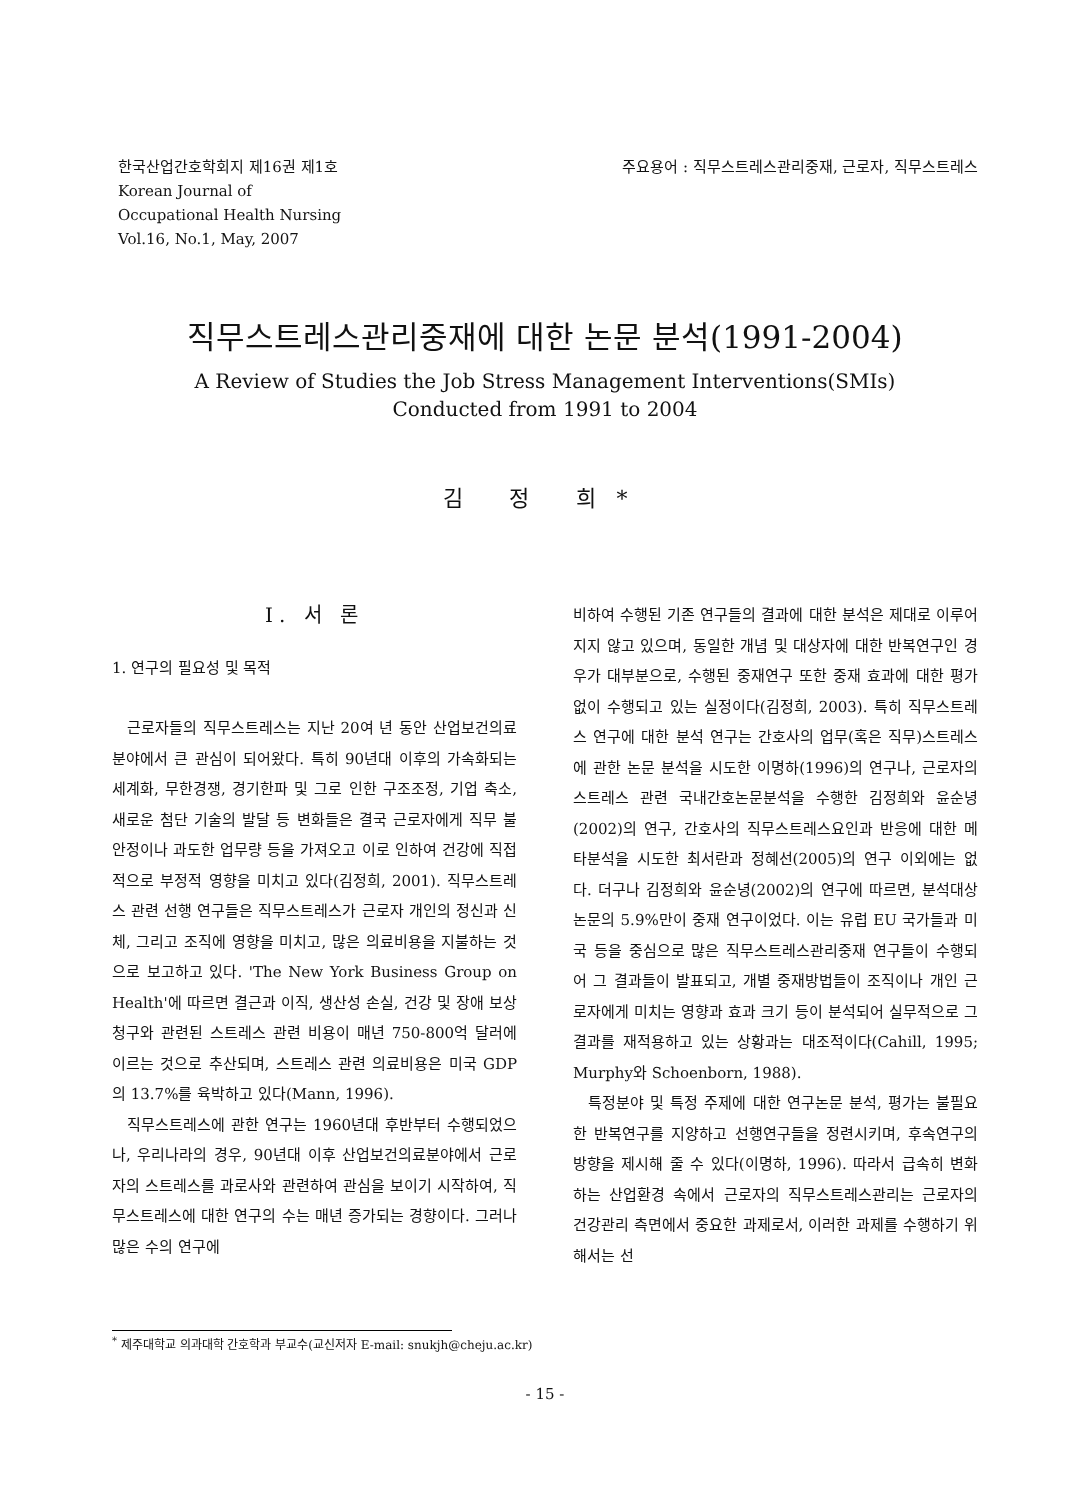한국산업간호학회지 제16권 제1호
Korean Journal of
Occupational Health Nursing
Vol.16, No.1, May, 2007
주요용어 : 직무스트레스관리중재, 근로자, 직무스트레스
직무스트레스관리중재에 대한 논문 분석(1991-2004)
A Review of Studies the Job Stress Management Interventions(SMIs)
Conducted from 1991 to 2004
김 정 희*
Ⅰ. 서 론
1. 연구의 필요성 및 목적
근로자들의 직무스트레스는 지난 20여 년 동안 산업보건의료분야에서 큰 관심이 되어왔다. 특히 90년대 이후의 가속화되는 세계화, 무한경쟁, 경기한파 및 그로 인한 구조조정, 기업 축소, 새로운 첨단 기술의 발달 등 변화들은 결국 근로자에게 직무 불안정이나 과도한 업무량 등을 가져오고 이로 인하여 건강에 직접적으로 부정적 영향을 미치고 있다(김정희, 2001). 직무스트레스 관련 선행 연구들은 직무스트레스가 근로자 개인의 정신과 신체, 그리고 조직에 영향을 미치고, 많은 의료비용을 지불하는 것으로 보고하고 있다. 'The New York Business Group on Health'에 따르면 결근과 이직, 생산성 손실, 건강 및 장애 보상청구와 관련된 스트레스 관련 비용이 매년 750-800억 달러에 이르는 것으로 추산되며, 스트레스 관련 의료비용은 미국 GDP의 13.7%를 육박하고 있다(Mann, 1996).
직무스트레스에 관한 연구는 1960년대 후반부터 수행되었으나, 우리나라의 경우, 90년대 이후 산업보건의료분야에서 근로자의 스트레스를 과로사와 관련하여 관심을 보이기 시작하여, 직무스트레스에 대한 연구의 수는 매년 증가되는 경향이다. 그러나 많은 수의 연구에
비하여 수행된 기존 연구들의 결과에 대한 분석은 제대로 이루어지지 않고 있으며, 동일한 개념 및 대상자에 대한 반복연구인 경우가 대부분으로, 수행된 중재연구 또한 중재 효과에 대한 평가 없이 수행되고 있는 실정이다(김정희, 2003). 특히 직무스트레스 연구에 대한 분석 연구는 간호사의 업무(혹은 직무)스트레스에 관한 논문 분석을 시도한 이명하(1996)의 연구나, 근로자의 스트레스 관련 국내간호논문분석을 수행한 김정희와 윤순녕(2002)의 연구, 간호사의 직무스트레스요인과 반응에 대한 메타분석을 시도한 최서란과 정혜선(2005)의 연구 이외에는 없다. 더구나 김정희와 윤순녕(2002)의 연구에 따르면, 분석대상 논문의 5.9%만이 중재 연구이었다. 이는 유럽 EU 국가들과 미국 등을 중심으로 많은 직무스트레스관리중재 연구들이 수행되어 그 결과들이 발표되고, 개별 중재방법들이 조직이나 개인 근로자에게 미치는 영향과 효과 크기 등이 분석되어 실무적으로 그 결과를 재적용하고 있는 상황과는 대조적이다(Cahill, 1995; Murphy와 Schoenborn, 1988).
특정분야 및 특정 주제에 대한 연구논문 분석, 평가는 불필요한 반복연구를 지양하고 선행연구들을 정련시키며, 후속연구의 방향을 제시해 줄 수 있다(이명하, 1996). 따라서 급속히 변화하는 산업환경 속에서 근로자의 직무스트레스관리는 근로자의 건강관리 측면에서 중요한 과제로서, 이러한 과제를 수행하기 위해서는 선
<sup>*</sup> 제주대학교 의과대학 간호학과 부교수(교신저자 E-mail: snukjh@cheju.ac.kr)
- 15 -